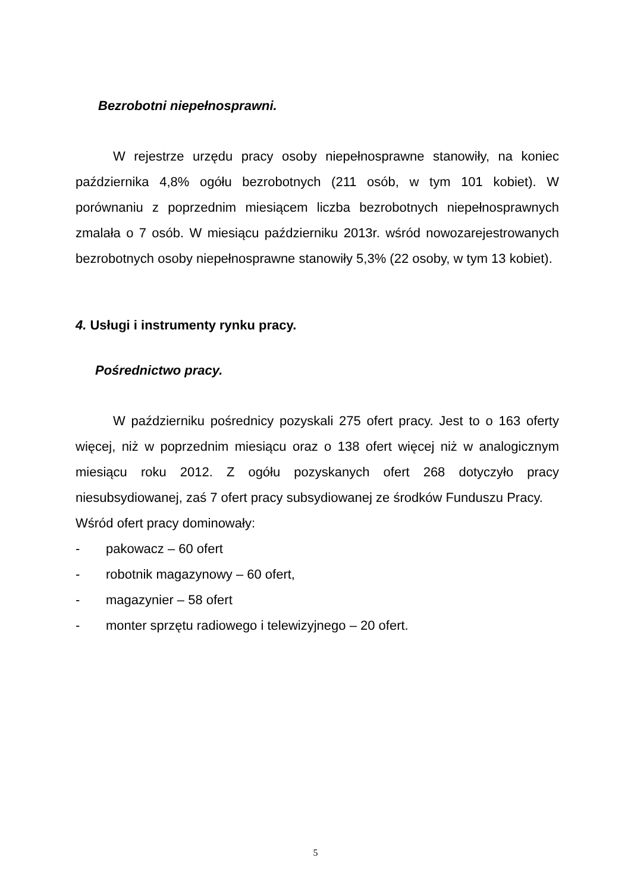Bezrobotni niepełnosprawni.
W rejestrze urzędu pracy osoby niepełnosprawne stanowiły, na koniec października 4,8% ogółu bezrobotnych (211 osób, w tym 101 kobiet). W porównaniu z poprzednim miesiącem liczba bezrobotnych niepełnosprawnych zmalała o 7 osób. W miesiącu październiku 2013r. wśród nowozarejestrowanych bezrobotnych osoby niepełnosprawne stanowiły 5,3% (22 osoby, w tym 13 kobiet).
4. Usługi i instrumenty rynku pracy.
Pośrednictwo pracy.
W październiku pośrednicy pozyskali 275 ofert pracy. Jest to o 163 oferty więcej, niż w poprzednim miesiącu oraz o 138 ofert więcej niż w analogicznym miesiącu roku 2012. Z ogółu pozyskanych ofert 268 dotyczyło pracy niesubsydiowanej, zaś 7 ofert pracy subsydiowanej ze środków Funduszu Pracy.
Wśród ofert pracy dominowały:
- pakowacz – 60 ofert
- robotnik magazynowy – 60 ofert,
- magazynier – 58 ofert
- monter sprzętu radiowego i telewizyjnego – 20 ofert.
5